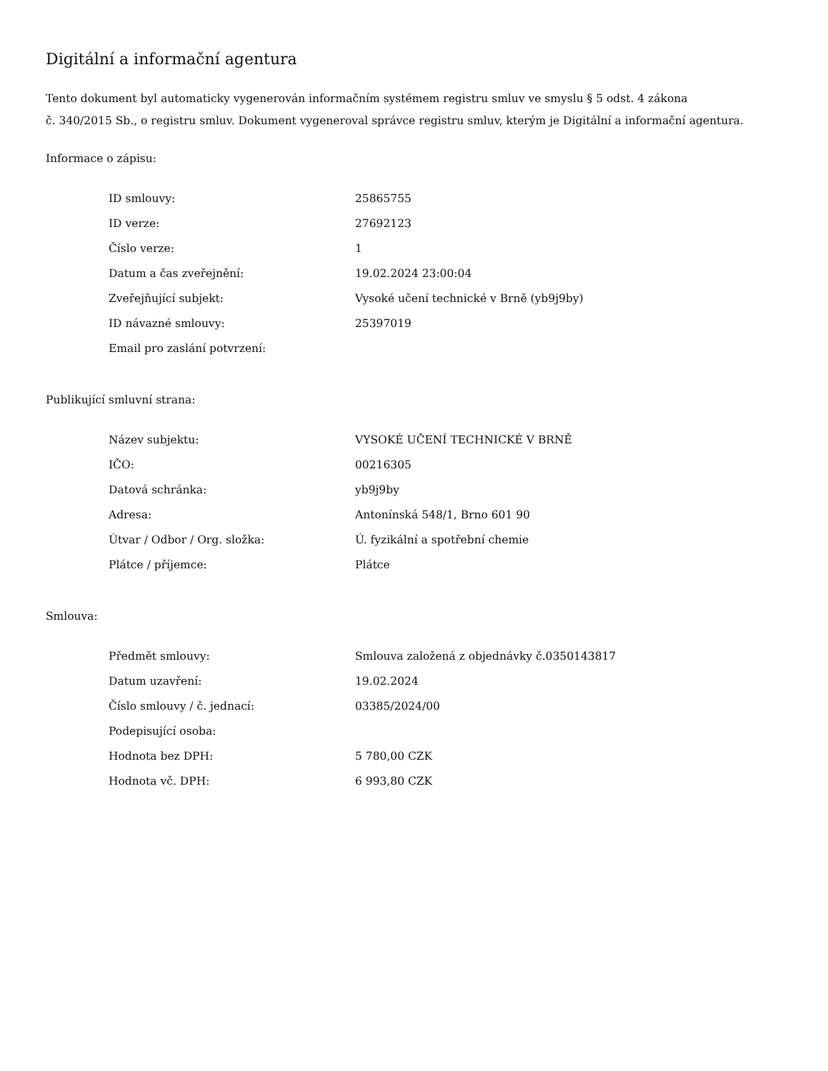Digitální a informační agentura
Tento dokument byl automaticky vygenerován informačním systémem registru smluv ve smyslu § 5 odst. 4 zákona
č. 340/2015 Sb., o registru smluv. Dokument vygeneroval správce registru smluv, kterým je Digitální a informační agentura.
Informace o zápisu:
| ID smlouvy: | 25865755 |
| ID verze: | 27692123 |
| Číslo verze: | 1 |
| Datum a čas zveřejnění: | 19.02.2024 23:00:04 |
| Zveřejňující subjekt: | Vysoké učení technické v Brně (yb9j9by) |
| ID návazné smlouvy: | 25397019 |
| Email pro zaslání potvrzení: | |
Publikující smluvní strana:
| Název subjektu: | VYSOKÉ UČENÍ TECHNICKÉ V BRNĚ |
| IČO: | 00216305 |
| Datová schránka: | yb9j9by |
| Adresa: | Antonínská 548/1, Brno 601 90 |
| Útvar / Odbor / Org. složka: | Ú. fyzikální a spotřební chemie |
| Plátce / příjemce: | Plátce |
Smlouva:
| Předmět smlouvy: | Smlouva založená z objednávky č.0350143817 |
| Datum uzavření: | 19.02.2024 |
| Číslo smlouvy / č. jednací: | 03385/2024/00 |
| Podepisující osoba: | |
| Hodnota bez DPH: | 5 780,00 CZK |
| Hodnota vč. DPH: | 6 993,80 CZK |